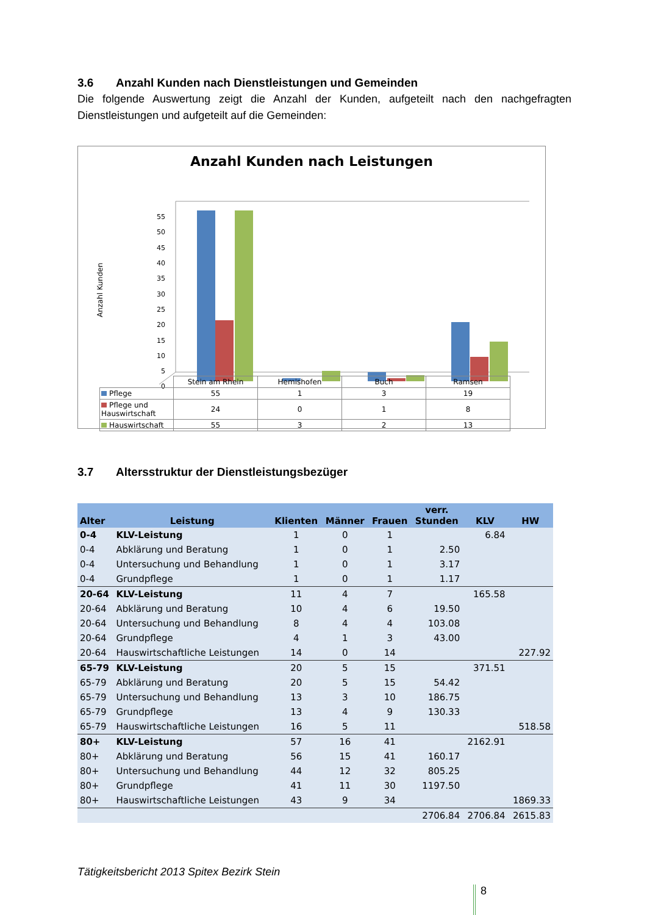3.6 Anzahl Kunden nach Dienstleistungen und Gemeinden
Die folgende Auswertung zeigt die Anzahl der Kunden, aufgeteilt nach den nachgefragten Dienstleistungen und aufgeteilt auf die Gemeinden:
Anzahl Kunden nach Leistungen
Anzahl Kunden
55
50
45
40
35
30
25
20
15
10
5
0
| | Stein am Rhein | Hemishofen | Buch | Ramsen |
| Pflege | 55 | 1 | 3 | 19 |
| Pflege und Hauswirtschaft | 24 | 0 | 1 | 8 |
| Hauswirtschaft | 55 | 3 | 2 | 13 |
3.7 Altersstruktur der Dienstleistungsbezüger
| Alter | Leistung | Klienten | Männer | Frauen | verr. Stunden | KLV | HW |
| --- | --- | --- | --- | --- | --- | --- | --- |
| 0-4 | KLV-Leistung | 1 | 0 | 1 | | 6.84 | |
| 0-4 | Abklärung und Beratung | 1 | 0 | 1 | 2.50 | | |
| 0-4 | Untersuchung und Behandlung | 1 | 0 | 1 | 3.17 | | |
| 0-4 | Grundpflege | 1 | 0 | 1 | 1.17 | | |
| 20-64 | KLV-Leistung | 11 | 4 | 7 | | 165.58 | |
| 20-64 | Abklärung und Beratung | 10 | 4 | 6 | 19.50 | | |
| 20-64 | Untersuchung und Behandlung | 8 | 4 | 4 | 103.08 | | |
| 20-64 | Grundpflege | 4 | 1 | 3 | 43.00 | | |
| 20-64 | Hauswirtschaftliche Leistungen | 14 | 0 | 14 | | | 227.92 |
| 65-79 | KLV-Leistung | 20 | 5 | 15 | | 371.51 | |
| 65-79 | Abklärung und Beratung | 20 | 5 | 15 | 54.42 | | |
| 65-79 | Untersuchung und Behandlung | 13 | 3 | 10 | 186.75 | | |
| 65-79 | Grundpflege | 13 | 4 | 9 | 130.33 | | |
| 65-79 | Hauswirtschaftliche Leistungen | 16 | 5 | 11 | | | 518.58 |
| 80+ | KLV-Leistung | 57 | 16 | 41 | | 2162.91 | |
| 80+ | Abklärung und Beratung | 56 | 15 | 41 | 160.17 | | |
| 80+ | Untersuchung und Behandlung | 44 | 12 | 32 | 805.25 | | |
| 80+ | Grundpflege | 41 | 11 | 30 | 1197.50 | | |
| 80+ | Hauswirtschaftliche Leistungen | 43 | 9 | 34 | | | 1869.33 |
| | | | | | 2706.84 | 2706.84 | 2615.83 |
Tätigkeitsbericht 2013 Spitex Bezirk Stein
8